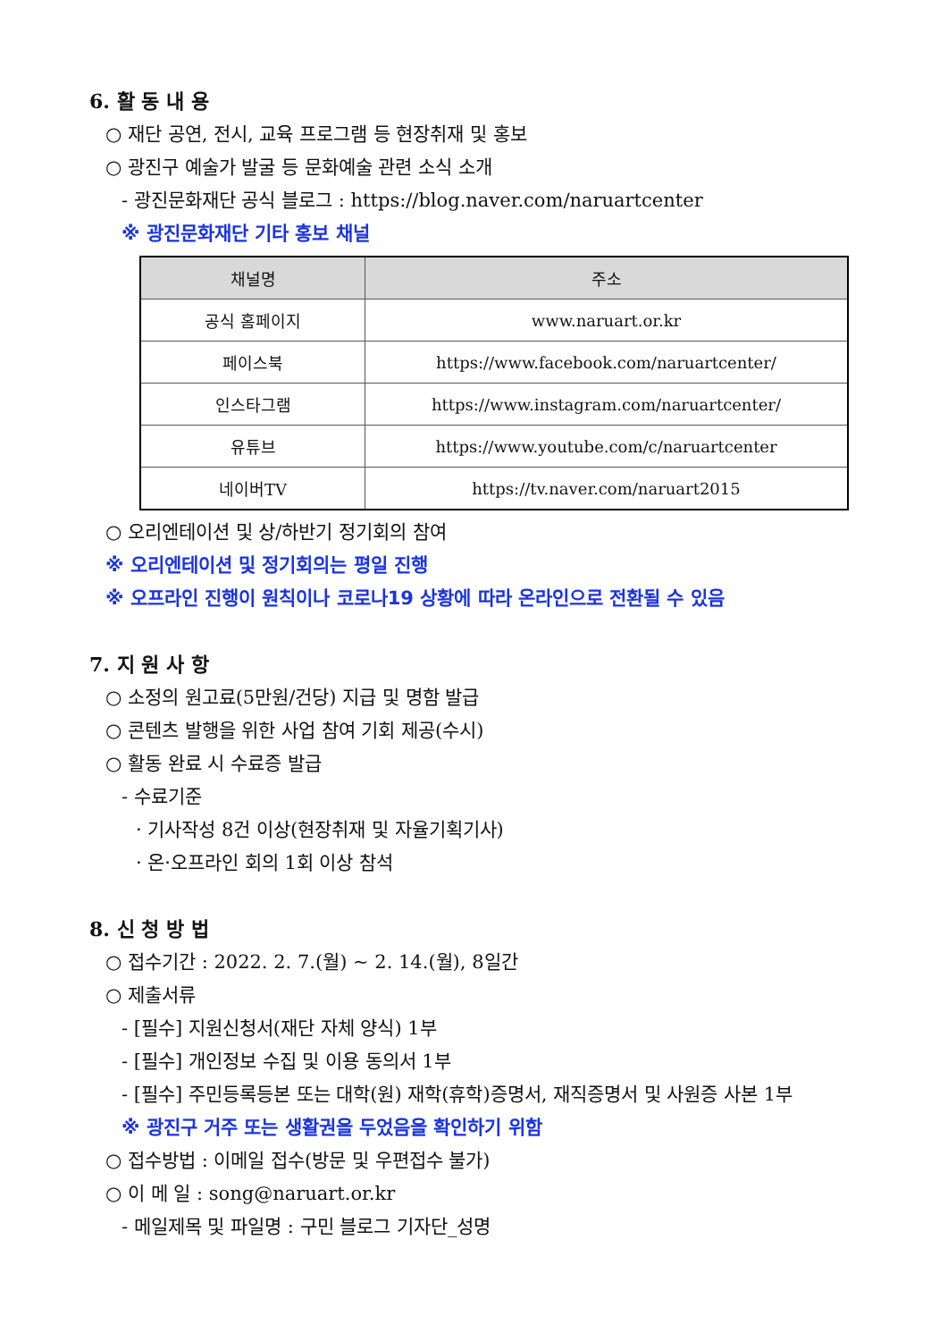6. 활 동 내 용
○ 재단 공연, 전시, 교육 프로그램 등 현장취재 및 홍보
○ 광진구 예술가 발굴 등 문화예술 관련 소식 소개
- 광진문화재단 공식 블로그 : https://blog.naver.com/naruartcenter
※ 광진문화재단 기타 홍보 채널
| 채널명 | 주소 |
| --- | --- |
| 공식 홈페이지 | www.naruart.or.kr |
| 페이스북 | https://www.facebook.com/naruartcenter/ |
| 인스타그램 | https://www.instagram.com/naruartcenter/ |
| 유튜브 | https://www.youtube.com/c/naruartcenter |
| 네이버TV | https://tv.naver.com/naruart2015 |
○ 오리엔테이션 및 상/하반기 정기회의 참여
※ 오리엔테이션 및 정기회의는 평일 진행
※ 오프라인 진행이 원칙이나 코로나19 상황에 따라 온라인으로 전환될 수 있음
7. 지 원 사 항
○ 소정의 원고료(5만원/건당) 지급 및 명함 발급
○ 콘텐츠 발행을 위한 사업 참여 기회 제공(수시)
○ 활동 완료 시 수료증 발급
- 수료기준
· 기사작성 8건 이상(현장취재 및 자율기획기사)
· 온·오프라인 회의 1회 이상 참석
8. 신 청 방 법
○ 접수기간 : 2022. 2. 7.(월) ~ 2. 14.(월), 8일간
○ 제출서류
- [필수] 지원신청서(재단 자체 양식) 1부
- [필수] 개인정보 수집 및 이용 동의서 1부
- [필수] 주민등록등본 또는 대학(원) 재학(휴학)증명서, 재직증명서 및 사원증 사본 1부
※ 광진구 거주 또는 생활권을 두었음을 확인하기 위함
○ 접수방법 : 이메일 접수(방문 및 우편접수 불가)
○ 이 메 일 : song@naruart.or.kr
- 메일제목 및 파일명 : 구민 블로그 기자단_성명